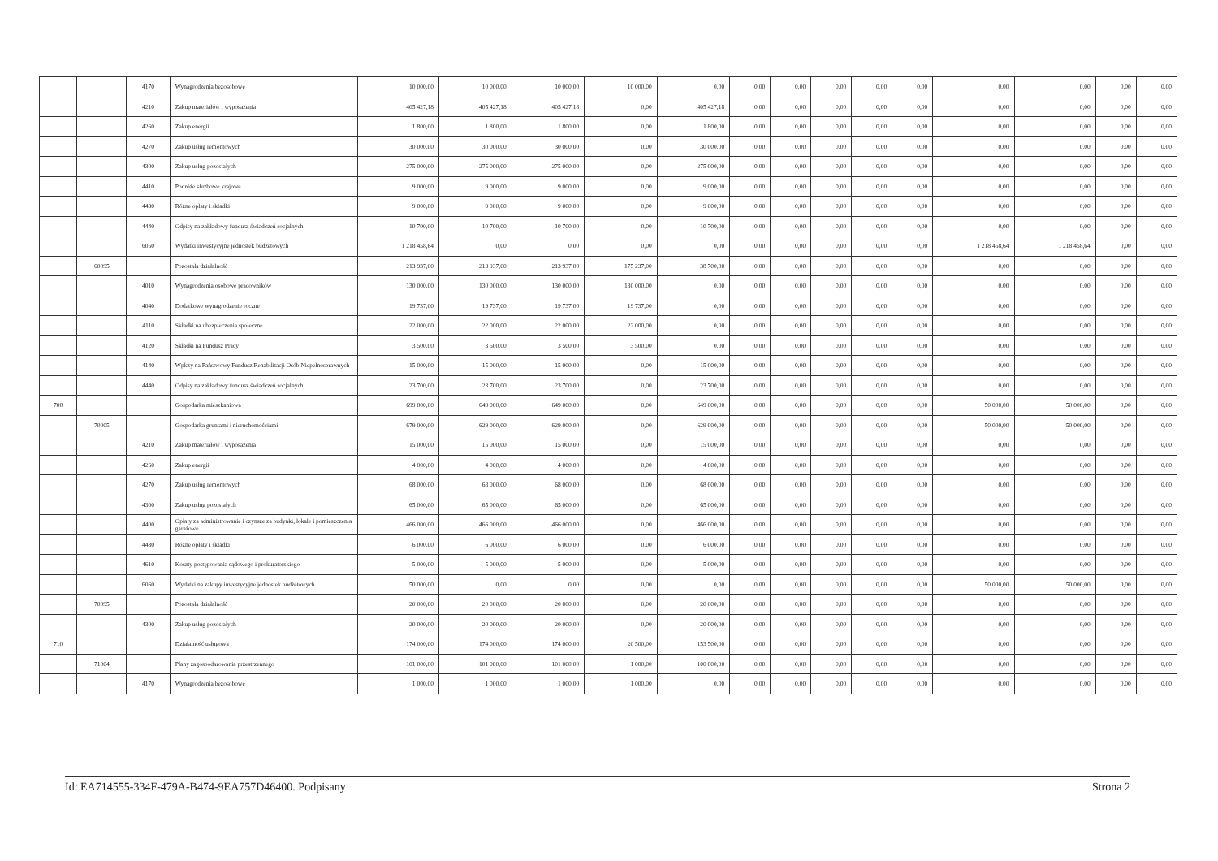| | | 4170 | Wynagrodzenia bezosobowe | 10 000,00 | 10 000,00 | 10 000,00 | 10 000,00 | 0,00 | 0,00 | 0,00 | 0,00 | 0,00 | 0,00 | 0,00 | 0,00 | 0,00 | 0,00 |
| | | 4210 | Zakup materiałów i wyposażenia | 405 427,18 | 405 427,18 | 405 427,18 | 0,00 | 405 427,18 | 0,00 | 0,00 | 0,00 | 0,00 | 0,00 | 0,00 | 0,00 | 0,00 | 0,00 |
| | | 4260 | Zakup energii | 1 800,00 | 1 800,00 | 1 800,00 | 0,00 | 1 800,00 | 0,00 | 0,00 | 0,00 | 0,00 | 0,00 | 0,00 | 0,00 | 0,00 | 0,00 |
| | | 4270 | Zakup usług remontowych | 30 000,00 | 30 000,00 | 30 000,00 | 0,00 | 30 000,00 | 0,00 | 0,00 | 0,00 | 0,00 | 0,00 | 0,00 | 0,00 | 0,00 | 0,00 |
| | | 4300 | Zakup usług pozostałych | 275 000,00 | 275 000,00 | 275 000,00 | 0,00 | 275 000,00 | 0,00 | 0,00 | 0,00 | 0,00 | 0,00 | 0,00 | 0,00 | 0,00 | 0,00 |
| | | 4410 | Podróże służbowe krajowe | 9 000,00 | 9 000,00 | 9 000,00 | 0,00 | 9 000,00 | 0,00 | 0,00 | 0,00 | 0,00 | 0,00 | 0,00 | 0,00 | 0,00 | 0,00 |
| | | 4430 | Różne opłaty i składki | 9 000,00 | 9 000,00 | 9 000,00 | 0,00 | 9 000,00 | 0,00 | 0,00 | 0,00 | 0,00 | 0,00 | 0,00 | 0,00 | 0,00 | 0,00 |
| | | 4440 | Odpisy na zakładowy fundusz świadczeń socjalnych | 10 700,00 | 10 700,00 | 10 700,00 | 0,00 | 10 700,00 | 0,00 | 0,00 | 0,00 | 0,00 | 0,00 | 0,00 | 0,00 | 0,00 | 0,00 |
| | | 6050 | Wydatki inwestycyjne jednostek budżetowych | 1 218 458,64 | 0,00 | 0,00 | 0,00 | 0,00 | 0,00 | 0,00 | 0,00 | 0,00 | 0,00 | 1 218 458,64 | 1 218 458,64 | 0,00 | 0,00 |
| | 60095 | | Pozostała działalność | 213 937,00 | 213 937,00 | 213 937,00 | 175 237,00 | 38 700,00 | 0,00 | 0,00 | 0,00 | 0,00 | 0,00 | 0,00 | 0,00 | 0,00 | 0,00 |
| | | 4010 | Wynagrodzenia osobowe pracowników | 130 000,00 | 130 000,00 | 130 000,00 | 130 000,00 | 0,00 | 0,00 | 0,00 | 0,00 | 0,00 | 0,00 | 0,00 | 0,00 | 0,00 | 0,00 |
| | | 4040 | Dodatkowe wynagrodzenie roczne | 19 737,00 | 19 737,00 | 19 737,00 | 19 737,00 | 0,00 | 0,00 | 0,00 | 0,00 | 0,00 | 0,00 | 0,00 | 0,00 | 0,00 | 0,00 |
| | | 4110 | Składki na ubezpieczenia społeczne | 22 000,00 | 22 000,00 | 22 000,00 | 22 000,00 | 0,00 | 0,00 | 0,00 | 0,00 | 0,00 | 0,00 | 0,00 | 0,00 | 0,00 | 0,00 |
| | | 4120 | Składki na Fundusz Pracy | 3 500,00 | 3 500,00 | 3 500,00 | 3 500,00 | 0,00 | 0,00 | 0,00 | 0,00 | 0,00 | 0,00 | 0,00 | 0,00 | 0,00 | 0,00 |
| | | 4140 | Wpłaty na Państwowy Fundusz Rehabilitacji Osób Niepełnosprawnych | 15 000,00 | 15 000,00 | 15 000,00 | 0,00 | 15 000,00 | 0,00 | 0,00 | 0,00 | 0,00 | 0,00 | 0,00 | 0,00 | 0,00 | 0,00 |
| | | 4440 | Odpisy na zakładowy fundusz świadczeń socjalnych | 23 700,00 | 23 700,00 | 23 700,00 | 0,00 | 23 700,00 | 0,00 | 0,00 | 0,00 | 0,00 | 0,00 | 0,00 | 0,00 | 0,00 | 0,00 |
| 700 | | | Gospodarka mieszkaniowa | 699 000,00 | 649 000,00 | 649 000,00 | 0,00 | 649 000,00 | 0,00 | 0,00 | 0,00 | 0,00 | 0,00 | 50 000,00 | 50 000,00 | 0,00 | 0,00 |
| | 70005 | | Gospodarka gruntami i nieruchomościami | 679 000,00 | 629 000,00 | 629 000,00 | 0,00 | 629 000,00 | 0,00 | 0,00 | 0,00 | 0,00 | 0,00 | 50 000,00 | 50 000,00 | 0,00 | 0,00 |
| | | 4210 | Zakup materiałów i wyposażenia | 15 000,00 | 15 000,00 | 15 000,00 | 0,00 | 15 000,00 | 0,00 | 0,00 | 0,00 | 0,00 | 0,00 | 0,00 | 0,00 | 0,00 | 0,00 |
| | | 4260 | Zakup energii | 4 000,00 | 4 000,00 | 4 000,00 | 0,00 | 4 000,00 | 0,00 | 0,00 | 0,00 | 0,00 | 0,00 | 0,00 | 0,00 | 0,00 | 0,00 |
| | | 4270 | Zakup usług remontowych | 68 000,00 | 68 000,00 | 68 000,00 | 0,00 | 68 000,00 | 0,00 | 0,00 | 0,00 | 0,00 | 0,00 | 0,00 | 0,00 | 0,00 | 0,00 |
| | | 4300 | Zakup usług pozostałych | 65 000,00 | 65 000,00 | 65 000,00 | 0,00 | 65 000,00 | 0,00 | 0,00 | 0,00 | 0,00 | 0,00 | 0,00 | 0,00 | 0,00 | 0,00 |
| | | 4400 | Opłaty za administrowanie i czynsze za budynki, lokale i pomieszczenia garażowe | 466 000,00 | 466 000,00 | 466 000,00 | 0,00 | 466 000,00 | 0,00 | 0,00 | 0,00 | 0,00 | 0,00 | 0,00 | 0,00 | 0,00 | 0,00 |
| | | 4430 | Różne opłaty i składki | 6 000,00 | 6 000,00 | 6 000,00 | 0,00 | 6 000,00 | 0,00 | 0,00 | 0,00 | 0,00 | 0,00 | 0,00 | 0,00 | 0,00 | 0,00 |
| | | 4610 | Koszty postępowania sądowego i prokuratorskiego | 5 000,00 | 5 000,00 | 5 000,00 | 0,00 | 5 000,00 | 0,00 | 0,00 | 0,00 | 0,00 | 0,00 | 0,00 | 0,00 | 0,00 | 0,00 |
| | | 6060 | Wydatki na zakupy inwestycyjne jednostek budżetowych | 50 000,00 | 0,00 | 0,00 | 0,00 | 0,00 | 0,00 | 0,00 | 0,00 | 0,00 | 0,00 | 50 000,00 | 50 000,00 | 0,00 | 0,00 |
| | 70095 | | Pozostała działalność | 20 000,00 | 20 000,00 | 20 000,00 | 0,00 | 20 000,00 | 0,00 | 0,00 | 0,00 | 0,00 | 0,00 | 0,00 | 0,00 | 0,00 | 0,00 |
| | | 4300 | Zakup usług pozostałych | 20 000,00 | 20 000,00 | 20 000,00 | 0,00 | 20 000,00 | 0,00 | 0,00 | 0,00 | 0,00 | 0,00 | 0,00 | 0,00 | 0,00 | 0,00 |
| 710 | | | Działalność usługowa | 174 000,00 | 174 000,00 | 174 000,00 | 20 500,00 | 153 500,00 | 0,00 | 0,00 | 0,00 | 0,00 | 0,00 | 0,00 | 0,00 | 0,00 | 0,00 |
| | 71004 | | Plany zagospodarowania przestrzennego | 101 000,00 | 101 000,00 | 101 000,00 | 1 000,00 | 100 000,00 | 0,00 | 0,00 | 0,00 | 0,00 | 0,00 | 0,00 | 0,00 | 0,00 | 0,00 |
| | | 4170 | Wynagrodzenia bezosobowe | 1 000,00 | 1 000,00 | 1 000,00 | 1 000,00 | 0,00 | 0,00 | 0,00 | 0,00 | 0,00 | 0,00 | 0,00 | 0,00 | 0,00 | 0,00 |
Id: EA714555-334F-479A-B474-9EA757D46400. Podpisany Strona 2